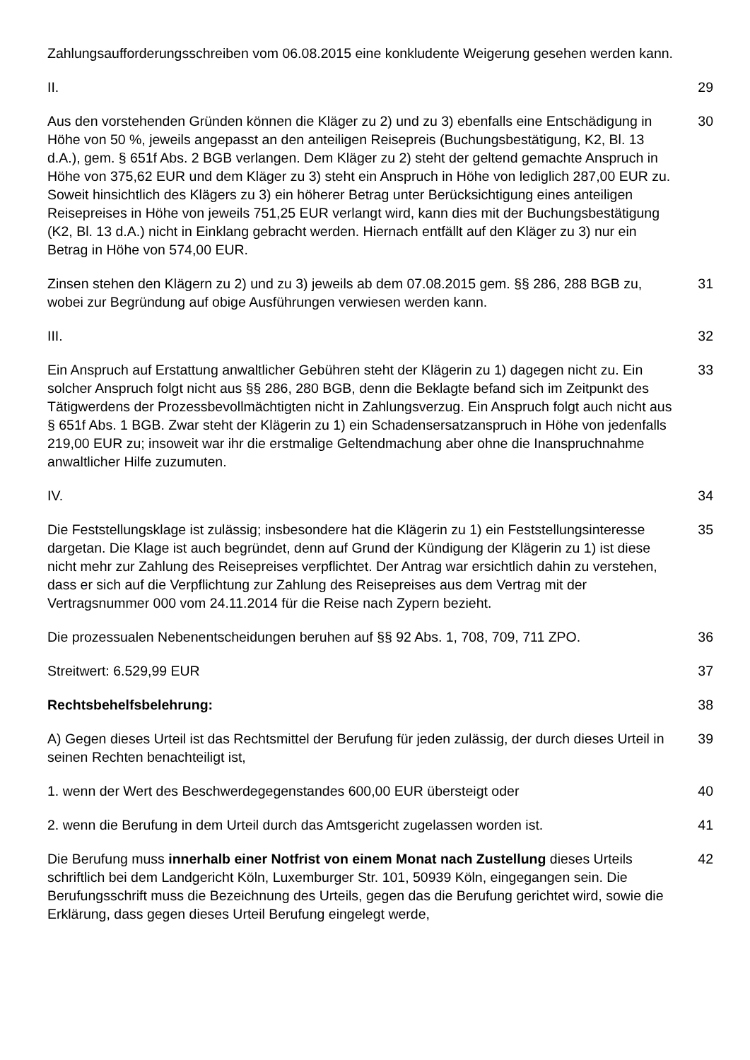Zahlungsaufforderungsschreiben vom 06.08.2015 eine konkludente Weigerung gesehen werden kann.
II. 29
Aus den vorstehenden Gründen können die Kläger zu 2) und zu 3) ebenfalls eine Entschädigung in Höhe von 50 %, jeweils angepasst an den anteiligen Reisepreis (Buchungsbestätigung, K2, Bl. 13 d.A.), gem. § 651f Abs. 2 BGB verlangen. Dem Kläger zu 2) steht der geltend gemachte Anspruch in Höhe von 375,62 EUR und dem Kläger zu 3) steht ein Anspruch in Höhe von lediglich 287,00 EUR zu. Soweit hinsichtlich des Klägers zu 3) ein höherer Betrag unter Berücksichtigung eines anteiligen Reisepreises in Höhe von jeweils 751,25 EUR verlangt wird, kann dies mit der Buchungsbestätigung (K2, Bl. 13 d.A.) nicht in Einklang gebracht werden. Hiernach entfällt auf den Kläger zu 3) nur ein Betrag in Höhe von 574,00 EUR.
30
Zinsen stehen den Klägern zu 2) und zu 3) jeweils ab dem 07.08.2015 gem. §§ 286, 288 BGB zu, wobei zur Begründung auf obige Ausführungen verwiesen werden kann.
31
III. 32
Ein Anspruch auf Erstattung anwaltlicher Gebühren steht der Klägerin zu 1) dagegen nicht zu. Ein solcher Anspruch folgt nicht aus §§ 286, 280 BGB, denn die Beklagte befand sich im Zeitpunkt des Tätigwerdens der Prozessbevollmächtigten nicht in Zahlungsverzug. Ein Anspruch folgt auch nicht aus § 651f Abs. 1 BGB. Zwar steht der Klägerin zu 1) ein Schadensersatzanspruch in Höhe von jedenfalls 219,00 EUR zu; insoweit war ihr die erstmalige Geltendmachung aber ohne die Inanspruchnahme anwaltlicher Hilfe zuzumuten.
33
IV. 34
Die Feststellungsklage ist zulässig; insbesondere hat die Klägerin zu 1) ein Feststellungsinteresse dargetan. Die Klage ist auch begründet, denn auf Grund der Kündigung der Klägerin zu 1) ist diese nicht mehr zur Zahlung des Reisepreises verpflichtet. Der Antrag war ersichtlich dahin zu verstehen, dass er sich auf die Verpflichtung zur Zahlung des Reisepreises aus dem Vertrag mit der Vertragsnummer 000 vom 24.11.2014 für die Reise nach Zypern bezieht.
35
Die prozessualen Nebenentscheidungen beruhen auf §§ 92 Abs. 1, 708, 709, 711 ZPO.
36
Streitwert: 6.529,99 EUR 37
Rechtsbehelfsbelehrung: 38
A) Gegen dieses Urteil ist das Rechtsmittel der Berufung für jeden zulässig, der durch dieses Urteil in seinen Rechten benachteiligt ist,
39
1. wenn der Wert des Beschwerdegegenstandes 600,00 EUR übersteigt oder 40
2. wenn die Berufung in dem Urteil durch das Amtsgericht zugelassen worden ist.
41
Die Berufung muss innerhalb einer Notfrist von einem Monat nach Zustellung dieses Urteils schriftlich bei dem Landgericht Köln, Luxemburger Str. 101, 50939 Köln, eingegangen sein. Die Berufungsschrift muss die Bezeichnung des Urteils, gegen das die Berufung gerichtet wird, sowie die Erklärung, dass gegen dieses Urteil Berufung eingelegt werde,
42